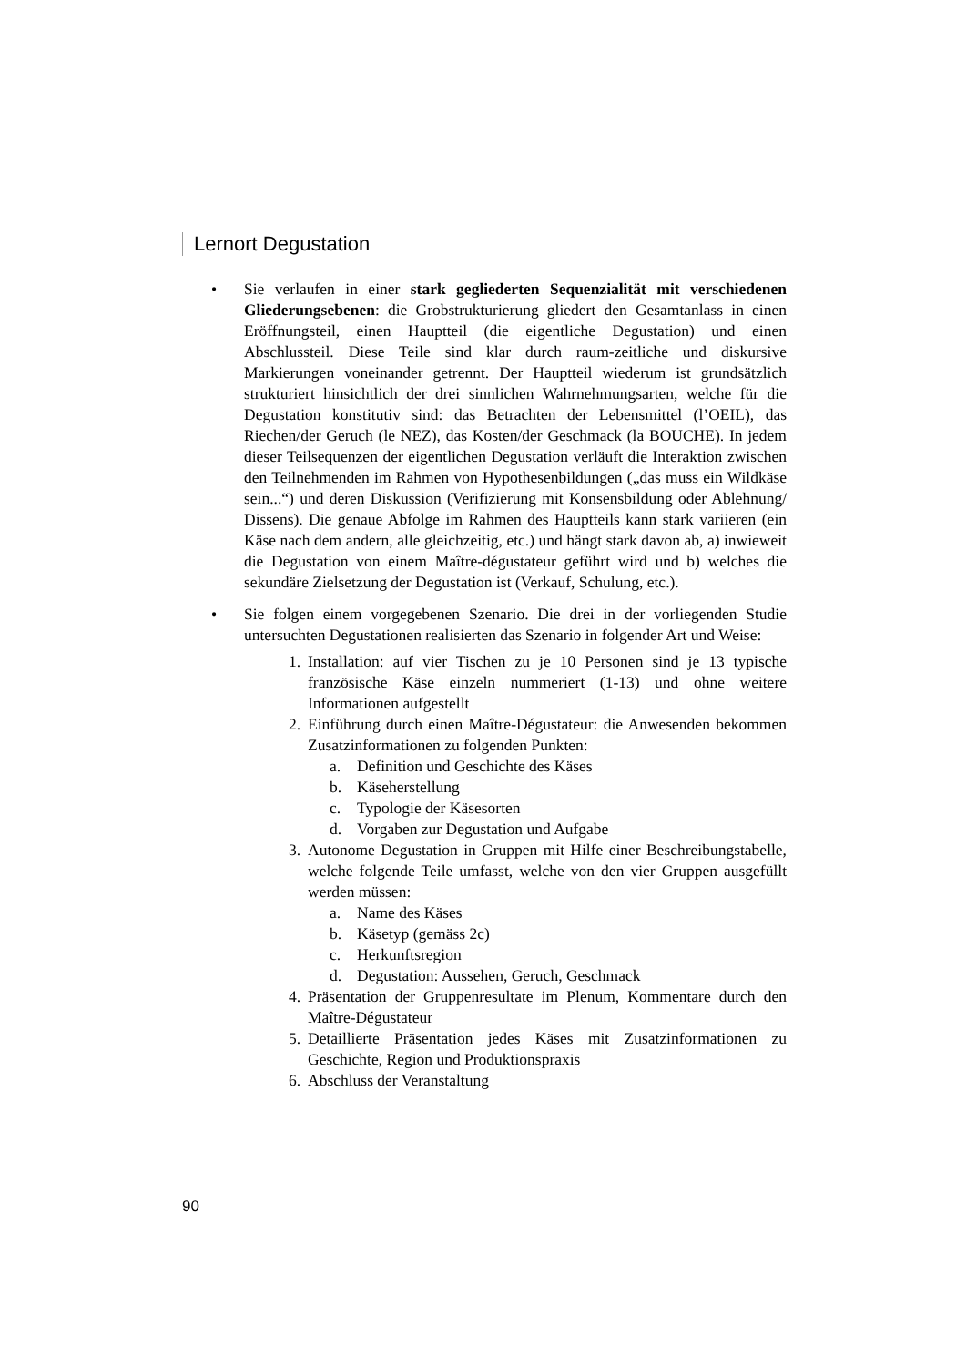Lernort Degustation
• Sie verlaufen in einer stark gegliederten Sequenzialität mit verschiedenen Gliederungsebenen: die Grobstrukturierung gliedert den Gesamtanlass in einen Eröffnungsteil, einen Hauptteil (die eigentliche Degustation) und einen Abschlussteil. Diese Teile sind klar durch raum-zeitliche und diskursive Markierungen voneinander getrennt. Der Hauptteil wiederum ist grundsätzlich strukturiert hinsichtlich der drei sinnlichen Wahrnehmungsarten, welche für die Degustation konstitutiv sind: das Betrachten der Lebensmittel (l’OEIL), das Riechen/der Geruch (le NEZ), das Kosten/der Geschmack (la BOUCHE). In jedem dieser Teilsequenzen der eigentlichen Degustation verläuft die Interaktion zwischen den Teilnehmenden im Rahmen von Hypothesenbildungen („das muss ein Wildkäse sein...“) und deren Diskussion (Verifizierung mit Konsensbildung oder Ablehnung/ Dissens). Die genaue Abfolge im Rahmen des Hauptteils kann stark variieren (ein Käse nach dem andern, alle gleichzeitig, etc.) und hängt stark davon ab, a) inwieweit die Degustation von einem Maître-dégustateur geführt wird und b) welches die sekundäre Zielsetzung der Degustation ist (Verkauf, Schulung, etc.).
• Sie folgen einem vorgegebenen Szenario. Die drei in der vorliegenden Studie untersuchten Degustationen realisierten das Szenario in folgender Art und Weise:
1. Installation: auf vier Tischen zu je 10 Personen sind je 13 typische französische Käse einzeln nummeriert (1-13) und ohne weitere Informationen aufgestellt
2. Einführung durch einen Maître-Dégustateur: die Anwesenden bekommen Zusatzinformationen zu folgenden Punkten:
a. Definition und Geschichte des Käses
b. Käseherstellung
c. Typologie der Käsesorten
d. Vorgaben zur Degustation und Aufgabe
3. Autonome Degustation in Gruppen mit Hilfe einer Beschreibungstabelle, welche folgende Teile umfasst, welche von den vier Gruppen ausgefüllt werden müssen:
a. Name des Käses
b. Käsetyp (gemäss 2c)
c. Herkunftsregion
d. Degustation: Aussehen, Geruch, Geschmack
4. Präsentation der Gruppenresultate im Plenum, Kommentare durch den Maître-Dégustateur
5. Detaillierte Präsentation jedes Käses mit Zusatzinformationen zu Geschichte, Region und Produktionspraxis
6. Abschluss der Veranstaltung
90